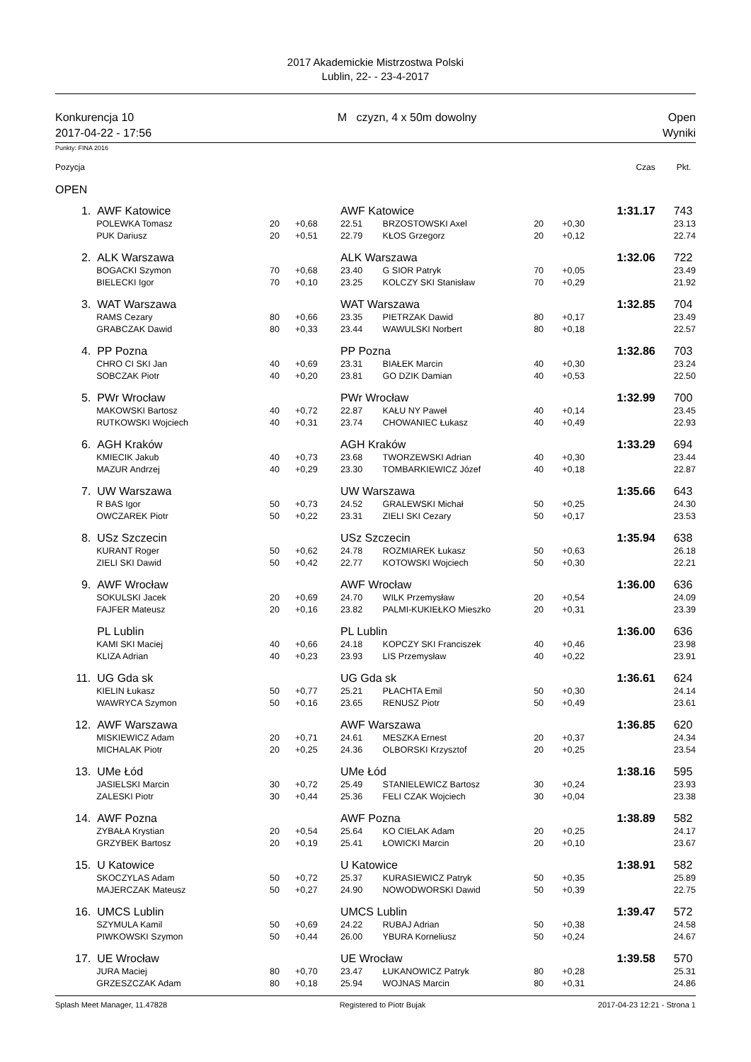2017 Akademickie Mistrzostwa Polski
Lublin, 22- - 23-4-2017
Konkurencja 10
2017-04-22 - 17:56
M czyzn, 4 x 50m dowolny Open
Wyniki
Punkty: FINA 2016
| Pozycja | | | | | | | | Czas | Pkt. |
| OPEN | | | | | | | | | |
| 1. | AWF Katowice | | | AWF Katowice | | | | 1:31.17 | 743 |
| | POLEWKA Tomasz | 20 | +0,68 | 22.51 | BRZOSTOWSKI Axel | 20 | +0,30 | | 23.13 |
| | PUK Dariusz | 20 | +0,51 | 22.79 | KŁOS Grzegorz | 20 | +0,12 | | 22.74 |
| 2. | ALK Warszawa | | | ALK Warszawa | | | | 1:32.06 | 722 |
| | BOGACKI Szymon | 70 | +0,68 | 23.40 | G SIOR Patryk | 70 | +0,05 | | 23.49 |
| | BIELECKI Igor | 70 | +0,10 | 23.25 | KOLCZY SKI Stanisław | 70 | +0,29 | | 21.92 |
| 3. | WAT Warszawa | | | WAT Warszawa | | | | 1:32.85 | 704 |
| | RAMS Cezary | 80 | +0,66 | 23.35 | PIETRZAK Dawid | 80 | +0,17 | | 23.49 |
| | GRABCZAK Dawid | 80 | +0,33 | 23.44 | WAWULSKI Norbert | 80 | +0,18 | | 22.57 |
| 4. | PP Pozna | | | PP Pozna | | | | 1:32.86 | 703 |
| | CHRO CI SKI Jan | 40 | +0,69 | 23.31 | BIAŁEK Marcin | 40 | +0,30 | | 23.24 |
| | SOBCZAK Piotr | 40 | +0,20 | 23.81 | GO DZIK Damian | 40 | +0,53 | | 22.50 |
| 5. | PWr Wrocław | | | PWr Wrocław | | | | 1:32.99 | 700 |
| | MAKOWSKI Bartosz | 40 | +0,72 | 22.87 | KAŁU NY Paweł | 40 | +0,14 | | 23.45 |
| | RUTKOWSKI Wojciech | 40 | +0,31 | 23.74 | CHOWANIEC Łukasz | 40 | +0,49 | | 22.93 |
| 6. | AGH Kraków | | | AGH Kraków | | | | 1:33.29 | 694 |
| | KMIECIK Jakub | 40 | +0,73 | 23.68 | TWORZEWSKI Adrian | 40 | +0,30 | | 23.44 |
| | MAZUR Andrzej | 40 | +0,29 | 23.30 | TOMBARKIEWICZ Józef | 40 | +0,18 | | 22.87 |
| 7. | UW Warszawa | | | UW Warszawa | | | | 1:35.66 | 643 |
| | R BAS Igor | 50 | +0,73 | 24.52 | GRALEWSKI Michał | 50 | +0,25 | | 24.30 |
| | OWCZAREK Piotr | 50 | +0,22 | 23.31 | ZIELI SKI Cezary | 50 | +0,17 | | 23.53 |
| 8. | USz Szczecin | | | USz Szczecin | | | | 1:35.94 | 638 |
| | KURANT Roger | 50 | +0,62 | 24.78 | ROZMIAREK Łukasz | 50 | +0,63 | | 26.18 |
| | ZIELI SKI Dawid | 50 | +0,42 | 22.77 | KOTOWSKI Wojciech | 50 | +0,30 | | 22.21 |
| 9. | AWF Wrocław | | | AWF Wrocław | | | | 1:36.00 | 636 |
| | SOKULSKI Jacek | 20 | +0,69 | 24.70 | WILK Przemysław | 20 | +0,54 | | 24.09 |
| | FAJFER Mateusz | 20 | +0,16 | 23.82 | PALMI-KUKIEŁKO Mieszko | 20 | +0,31 | | 23.39 |
| | PL Lublin | | | PL Lublin | | | | 1:36.00 | 636 |
| | KAMI SKI Maciej | 40 | +0,66 | 24.18 | KOPCZY SKI Franciszek | 40 | +0,46 | | 23.98 |
| | KLIZA Adrian | 40 | +0,23 | 23.93 | LIS Przemysław | 40 | +0,22 | | 23.91 |
| 11. | UG Gda sk | | | UG Gda sk | | | | 1:36.61 | 624 |
| | KIELIN Łukasz | 50 | +0,77 | 25.21 | PŁACHTA Emil | 50 | +0,30 | | 24.14 |
| | WAWRYCA Szymon | 50 | +0,16 | 23.65 | RENUSZ Piotr | 50 | +0,49 | | 23.61 |
| 12. | AWF Warszawa | | | AWF Warszawa | | | | 1:36.85 | 620 |
| | MISKIEWICZ Adam | 20 | +0,71 | 24.61 | MESZKA Ernest | 20 | +0,37 | | 24.34 |
| | MICHALAK Piotr | 20 | +0,25 | 24.36 | OLBORSKI Krzysztof | 20 | +0,25 | | 23.54 |
| 13. | UMe Łód | | | UMe Łód | | | | 1:38.16 | 595 |
| | JASIELSKI Marcin | 30 | +0,72 | 25.49 | STANIELEWICZ Bartosz | 30 | +0,24 | | 23.93 |
| | ZALESKI Piotr | 30 | +0,44 | 25.36 | FELI CZAK Wojciech | 30 | +0,04 | | 23.38 |
| 14. | AWF Pozna | | | AWF Pozna | | | | 1:38.89 | 582 |
| | ZYBAŁA Krystian | 20 | +0,54 | 25.64 | KO CIELAK Adam | 20 | +0,25 | | 24.17 |
| | GRZYBEK Bartosz | 20 | +0,19 | 25.41 | ŁOWICKI Marcin | 20 | +0,10 | | 23.67 |
| 15. | U Katowice | | | U Katowice | | | | 1:38.91 | 582 |
| | SKOCZYLAS Adam | 50 | +0,72 | 25.37 | KURASIEWICZ Patryk | 50 | +0,35 | | 25.89 |
| | MAJERCZAK Mateusz | 50 | +0,27 | 24.90 | NOWODWORSKI Dawid | 50 | +0,39 | | 22.75 |
| 16. | UMCS Lublin | | | UMCS Lublin | | | | 1:39.47 | 572 |
| | SZYMULA Kamil | 50 | +0,69 | 24.22 | RUBAJ Adrian | 50 | +0,38 | | 24.58 |
| | PIWKOWSKI Szymon | 50 | +0,44 | 26.00 | YBURA Korneliusz | 50 | +0,24 | | 24.67 |
| 17. | UE Wrocław | | | UE Wrocław | | | | 1:39.58 | 570 |
| | JURA Maciej | 80 | +0,70 | 23.47 | ŁUKANOWICZ Patryk | 80 | +0,28 | | 25.31 |
| | GRZESZCZAK Adam | 80 | +0,18 | 25.94 | WOJNAS Marcin | 80 | +0,31 | | 24.86 |
Splash Meet Manager, 11.47828 Registered to Piotr Bujak 2017-04-23 12:21 - Strona 1